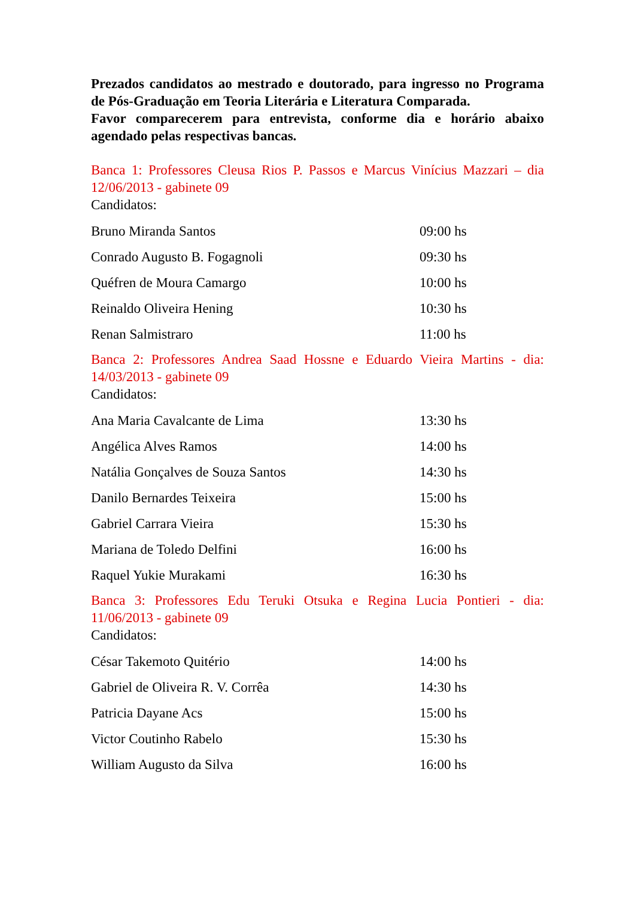Prezados candidatos ao mestrado e doutorado, para ingresso no Programa de Pós-Graduação em Teoria Literária e Literatura Comparada.
Favor comparecerem para entrevista, conforme dia e horário abaixo agendado pelas respectivas bancas.
Banca 1: Professores Cleusa Rios P. Passos e Marcus Vinícius Mazzari – dia 12/06/2013 - gabinete 09
Candidatos:
| Bruno Miranda Santos | 09:00 hs |
| Conrado Augusto B. Fogagnoli | 09:30 hs |
| Quéfren de Moura Camargo | 10:00 hs |
| Reinaldo Oliveira Hening | 10:30 hs |
| Renan Salmistraro | 11:00 hs |
Banca 2: Professores Andrea Saad Hossne e Eduardo Vieira Martins - dia: 14/03/2013 - gabinete 09
Candidatos:
| Ana Maria Cavalcante de Lima | 13:30 hs |
| Angélica Alves Ramos | 14:00 hs |
| Natália Gonçalves de Souza Santos | 14:30 hs |
| Danilo Bernardes Teixeira | 15:00 hs |
| Gabriel Carrara Vieira | 15:30 hs |
| Mariana de Toledo Delfini | 16:00 hs |
| Raquel Yukie Murakami | 16:30 hs |
Banca 3: Professores Edu Teruki Otsuka e Regina Lucia Pontieri - dia: 11/06/2013 - gabinete 09
Candidatos:
| César Takemoto Quitério | 14:00 hs |
| Gabriel de Oliveira R. V. Corrêa | 14:30 hs |
| Patricia Dayane Acs | 15:00 hs |
| Victor Coutinho Rabelo | 15:30 hs |
| William Augusto da Silva | 16:00 hs |